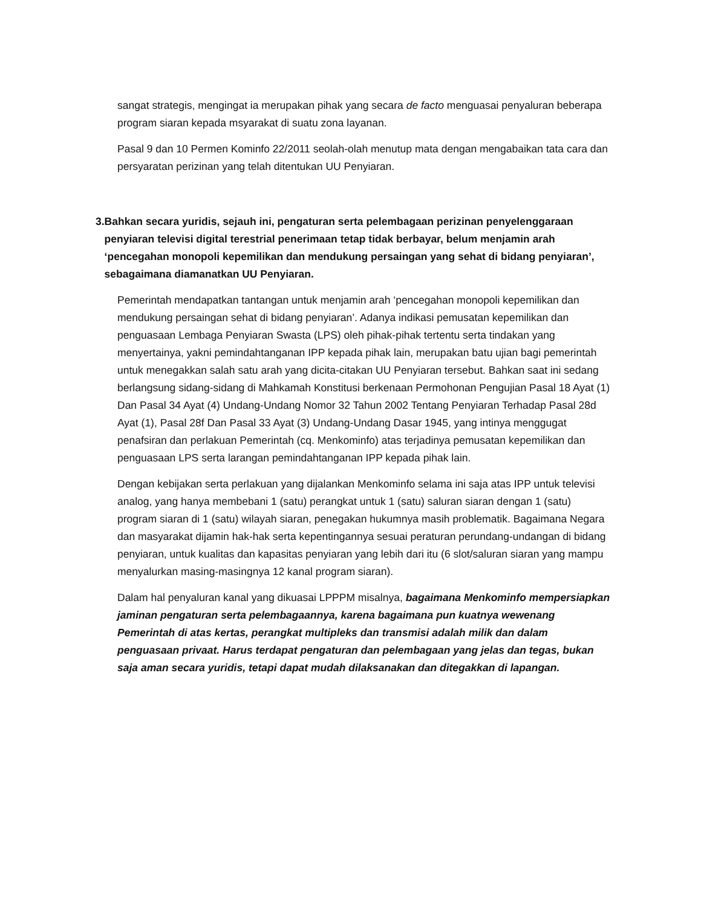sangat strategis, mengingat ia merupakan pihak yang secara de facto menguasai penyaluran beberapa program siaran kepada msyarakat di suatu zona layanan.
Pasal 9 dan 10 Permen Kominfo 22/2011 seolah-olah menutup mata dengan mengabaikan tata cara dan persyaratan perizinan yang telah ditentukan UU Penyiaran.
3. Bahkan secara yuridis, sejauh ini, pengaturan serta pelembagaan perizinan penyelenggaraan penyiaran televisi digital terestrial penerimaan tetap tidak berbayar, belum menjamin arah ‘pencegahan monopoli kepemilikan dan mendukung persaingan yang sehat di bidang penyiaran’, sebagaimana diamanatkan UU Penyiaran.
Pemerintah mendapatkan tantangan untuk menjamin arah ‘pencegahan monopoli kepemilikan dan mendukung persaingan sehat di bidang penyiaran’. Adanya indikasi pemusatan kepemilikan dan penguasaan Lembaga Penyiaran Swasta (LPS) oleh pihak-pihak tertentu serta tindakan yang menyertainya, yakni pemindahtanganan IPP kepada pihak lain, merupakan batu ujian bagi pemerintah untuk menegakkan salah satu arah yang dicita-citakan UU Penyiaran tersebut. Bahkan saat ini sedang berlangsung sidang-sidang di Mahkamah Konstitusi berkenaan Permohonan Pengujian Pasal 18 Ayat (1) Dan Pasal 34 Ayat (4) Undang-Undang Nomor 32 Tahun 2002 Tentang Penyiaran Terhadap Pasal 28d Ayat (1), Pasal 28f Dan Pasal 33 Ayat (3) Undang-Undang Dasar 1945, yang intinya menggugat penafsiran dan perlakuan Pemerintah (cq. Menkominfo) atas terjadinya pemusatan kepemilikan dan penguasaan LPS serta larangan pemindahtanganan IPP kepada pihak lain.
Dengan kebijakan serta perlakuan yang dijalankan Menkominfo selama ini saja atas IPP untuk televisi analog, yang hanya membebani 1 (satu) perangkat untuk 1 (satu) saluran siaran dengan 1 (satu) program siaran di 1 (satu) wilayah siaran, penegakan hukumnya masih problematik. Bagaimana Negara dan masyarakat dijamin hak-hak serta kepentingannya sesuai peraturan perundang-undangan di bidang penyiaran, untuk kualitas dan kapasitas penyiaran yang lebih dari itu (6 slot/saluran siaran yang mampu menyalurkan masing-masingnya 12 kanal program siaran).
Dalam hal penyaluran kanal yang dikuasai LPPPM misalnya, bagaimana Menkominfo mempersiapkan jaminan pengaturan serta pelembagaannya, karena bagaimana pun kuatnya wewenang Pemerintah di atas kertas, perangkat multipleks dan transmisi adalah milik dan dalam penguasaan privaat. Harus terdapat pengaturan dan pelembagaan yang jelas dan tegas, bukan saja aman secara yuridis, tetapi dapat mudah dilaksanakan dan ditegakkan di lapangan.